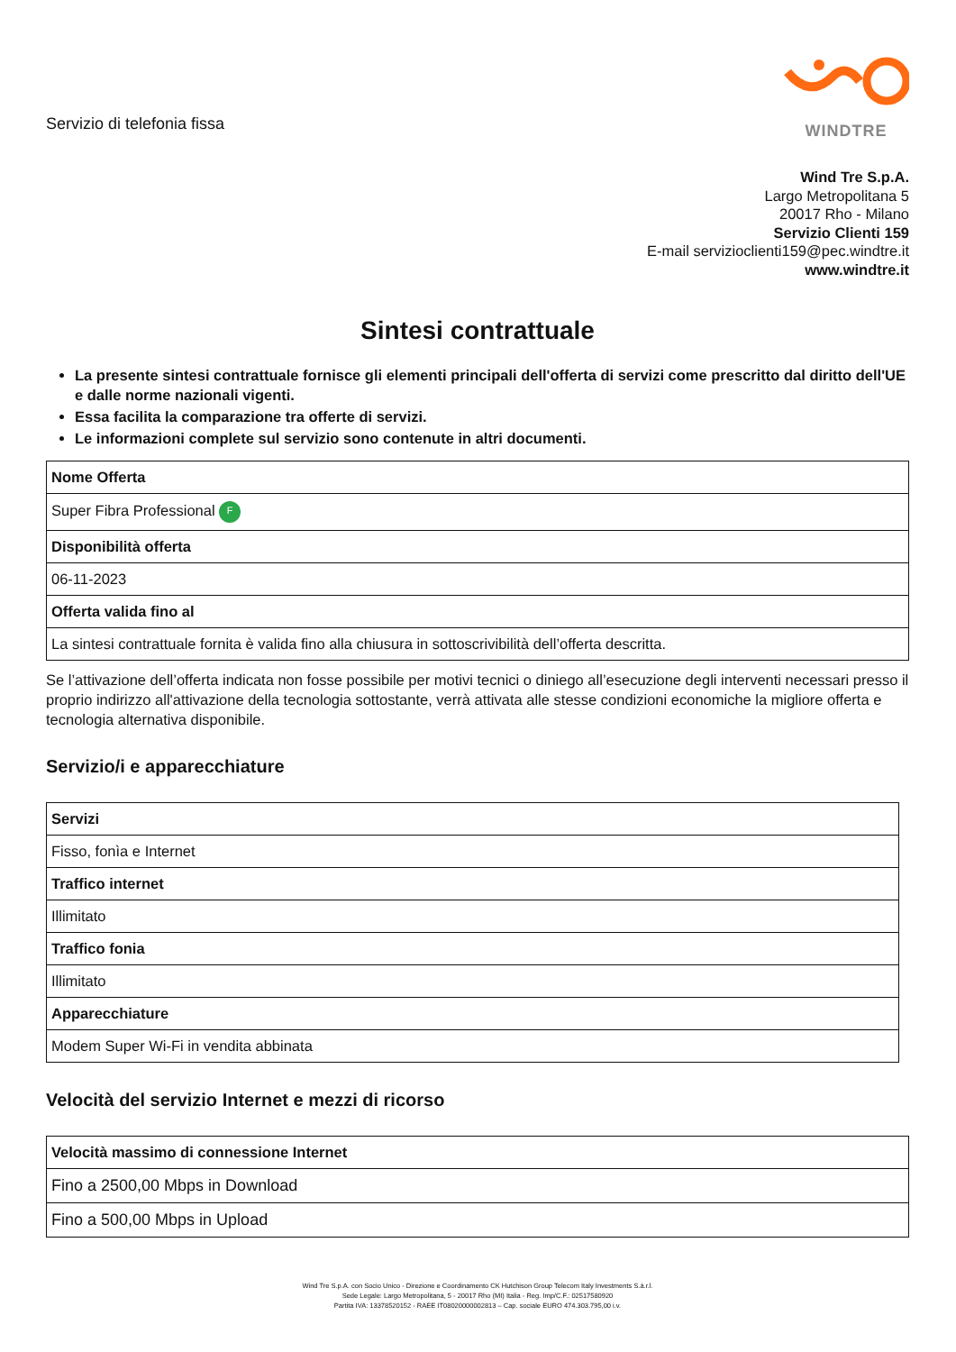Servizio di telefonia fissa
WINDTRE
Wind Tre S.p.A.
Largo Metropolitana 5
20017 Rho - Milano
Servizio Clienti 159
E-mail servizioclienti159@pec.windtre.it
www.windtre.it
Sintesi contrattuale
La presente sintesi contrattuale fornisce gli elementi principali dell'offerta di servizi come prescritto dal diritto dell'UE e dalle norme nazionali vigenti.
Essa facilita la comparazione tra offerte di servizi.
Le informazioni complete sul servizio sono contenute in altri documenti.
| Nome Offerta |
| Super Fibra Professional F |
| Disponibilità offerta |
| 06-11-2023 |
| Offerta valida fino al |
| La sintesi contrattuale fornita è valida fino alla chiusura in sottoscrivibilità dell’offerta descritta. |
Se l’attivazione dell’offerta indicata non fosse possibile per motivi tecnici o diniego all’esecuzione degli interventi necessari presso il proprio indirizzo all'attivazione della tecnologia sottostante, verrà attivata alle stesse condizioni economiche la migliore offerta e tecnologia alternativa disponibile.
Servizio/i e apparecchiature
| Servizi |
| Fisso, fonìa e Internet |
| Traffico internet |
| Illimitato |
| Traffico fonia |
| Illimitato |
| Apparecchiature |
| Modem Super Wi-Fi in vendita abbinata |
Velocità del servizio Internet e mezzi di ricorso
| Velocità massimo di connessione Internet |
| Fino a 2500,00 Mbps in Download |
| Fino a 500,00 Mbps in Upload |
Wind Tre S.p.A. con Socio Unico - Direzione e Coordinamento CK Hutchison Group Telecom Italy Investments S.à.r.l.
Sede Legale: Largo Metropolitana, 5 - 20017 Rho (MI) Italia - Reg. Imp/C.F.: 02517580920
Partita IVA: 13378520152 - RAEE IT08020000002813 – Cap. sociale EURO 474.303.795,00 i.v.